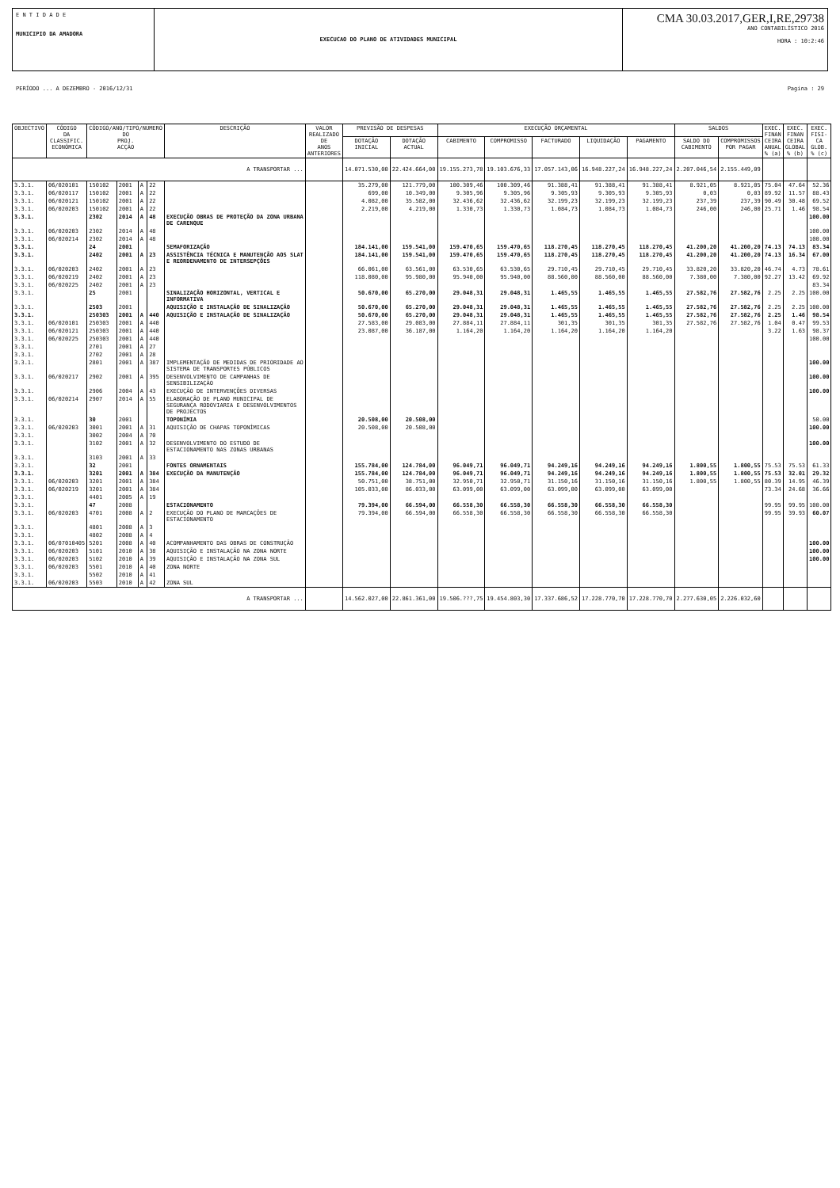E N T I D A D E
MUNICIPIO DA AMADORA
EXECUCAO DO PLANO DE ATIVIDADES MUNICIPAL
CMA 30.03.2017,GER,I,RE,29738
ANO CONTABILÍSTICO 2016
HORA : 10:2:46
PERÍODO ... A DEZEMBRO - 2016/12/31 Pagina : 29
| OBJECTIVO | CÓDIGO DA CLASSIFIC. ECONÓMICA | CÓDIGO/ANO/TIPO/NUMERO DO PROJ. ACÇÃO | | | | DESCRIÇÃO | VALOR REALIZADO DE ANOS ANTERIORES | PREVISÃO DE DESPESAS | | EXECUÇÃO ORÇAMENTAL | | | | | SALDOS | | EXEC. FINAN CEIRA ANUAL % (a) | EXEC. FINAN CEIRA GLOBAL % (b) | EXEC. FISI- CA GLOB. % (c) |
| --- | --- | --- | --- | --- | --- | --- | --- | --- | --- | --- | --- | --- | --- | --- | --- | --- | --- | --- | --- |
| | | | | | | | | DOTAÇÃO INICIAL | DOTAÇÃO ACTUAL | CABIMENTO | COMPROMISSO | FACTURADO | LIQUIDAÇÃO | PAGAMENTO | SALDO DO CABIMENTO | COMPROMISSOS POR PAGAR | | | |
| A TRANSPORTAR ... | | | | | | | | 14.071.530,00 | 22.424.664,00 | 19.155.273,78 | 19.103.676,33 | 17.057.143,06 | 16.948.227,24 | 16.948.227,24 | 2.207.046,54 | 2.155.449,09 | | | |
| 3.3.1. | 06/020101 | 150102 | 2001 | A | 22 | | | 35.279,00 | 121.779,00 | 100.309,46 | 100.309,46 | 91.388,41 | 91.388,41 | 91.388,41 | 8.921,05 | 8.921,05 | 75.04 | 47.64 | 52.36 |
| 3.3.1. | 06/020117 | 150102 | 2001 | A | 22 | | | 699,00 | 10.349,00 | 9.305,96 | 9.305,96 | 9.305,93 | 9.305,93 | 9.305,93 | 0,03 | 0,03 | 89.92 | 11.57 | 88.43 |
| 3.3.1. | 06/020121 | 150102 | 2001 | A | 22 | | | 4.082,00 | 35.582,00 | 32.436,62 | 32.436,62 | 32.199,23 | 32.199,23 | 32.199,23 | 237,39 | 237,39 | 90.49 | 30.48 | 69.52 |
| 3.3.1. | 06/020203 | 150102 | 2001 | A | 22 | | | 2.219,00 | 4.219,00 | 1.330,73 | 1.330,73 | 1.084,73 | 1.084,73 | 1.084,73 | 246,00 | 246,00 | 25.71 | 1.46 | 98.54 |
| 3.3.1. | | 2302 | 2014 | A | 48 | EXECUÇÃO OBRAS DE PROTEÇÃO DA ZONA URBANA DE CARENQUE | | | | | | | | | | | | | 100.00 |
| 3.3.1. | 06/020203 | 2302 | 2014 | A | 48 | | | | | | | | | | | | | | 100.00 |
| 3.3.1. | 06/020214 | 2302 | 2014 | A | 48 | | | | | | | | | | | | | | 100.00 |
| 3.3.1. | | 24 | 2001 | | | SEMAFORIZAÇÃO | | 184.141,00 | 159.541,00 | 159.470,65 | 159.470,65 | 118.270,45 | 118.270,45 | 118.270,45 | 41.200,20 | 41.200,20 | 74.13 | 74.13 | 83.34 |
| 3.3.1. | | 2402 | 2001 | A | 23 | ASSISTÊNCIA TÉCNICA E MANUTENÇÃO AOS SLAT E REORDENAMENTO DE INTERSEPÇÕES | | 184.141,00 | 159.541,00 | 159.470,65 | 159.470,65 | 118.270,45 | 118.270,45 | 118.270,45 | 41.200,20 | 41.200,20 | 74.13 | 16.34 | 67.00 |
| 3.3.1. | 06/020203 | 2402 | 2001 | A | 23 | | | 66.061,00 | 63.561,00 | 63.530,65 | 63.530,65 | 29.710,45 | 29.710,45 | 29.710,45 | 33.820,20 | 33.820,20 | 46.74 | 4.73 | 78.61 |
| 3.3.1. | 06/020219 | 2402 | 2001 | A | 23 | | | 118.080,00 | 95.980,00 | 95.940,00 | 95.940,00 | 88.560,00 | 88.560,00 | 88.560,00 | 7.380,00 | 7.380,00 | 92.27 | 13.42 | 69.92 |
| 3.3.1. | 06/020225 | 2402 | 2001 | A | 23 | | | | | | | | | | | | | | 83.34 |
| 3.3.1. | | 25 | 2001 | | | SINALIZAÇÃO HORIZONTAL, VERTICAL E INFORMATIVA | | 50.670,00 | 65.270,00 | 29.048,31 | 29.048,31 | 1.465,55 | 1.465,55 | 1.465,55 | 27.582,76 | 27.582,76 | 2.25 | 2.25 | 100.00 |
| 3.3.1. | | 2503 | 2001 | | | AQUISIÇÃO E INSTALAÇÃO DE SINALIZAÇÃO | | 50.670,00 | 65.270,00 | 29.048,31 | 29.048,31 | 1.465,55 | 1.465,55 | 1.465,55 | 27.582,76 | 27.582,76 | 2.25 | 2.25 | 100.00 |
| 3.3.1. | | 250303 | 2001 | A | 440 | AQUISIÇÃO E INSTALAÇÃO DE SINALIZAÇÃO | | 50.670,00 | 65.270,00 | 29.048,31 | 29.048,31 | 1.465,55 | 1.465,55 | 1.465,55 | 27.582,76 | 27.582,76 | 2.25 | 1.46 | 98.54 |
| 3.3.1. | 06/020101 | 250303 | 2001 | A | 440 | | | 27.583,00 | 29.083,00 | 27.884,11 | 27.884,11 | 301,35 | 301,35 | 301,35 | 27.582,76 | 27.582,76 | 1.04 | 0.47 | 99.53 |
| 3.3.1. | 06/020121 | 250303 | 2001 | A | 440 | | | 23.087,00 | 36.187,00 | 1.164,20 | 1.164,20 | 1.164,20 | 1.164,20 | 1.164,20 | | | 3.22 | 1.63 | 98.37 |
| 3.3.1. | 06/020225 | 250303 | 2001 | A | 440 | | | | | | | | | | | | | | 100.00 |
| 3.3.1. | | 2701 | 2001 | A | 27 | | | | | | | | | | | | | | |
| 3.3.1. | | 2702 | 2001 | A | 28 | | | | | | | | | | | | | | |
| 3.3.1. | | 2801 | 2001 | A | 387 | IMPLEMENTAÇÃO DE MEDIDAS DE PRIORIDADE AO SISTEMA DE TRANSPORTES PÚBLICOS | | | | | | | | | | | | | 100.00 |
| 3.3.1. | 06/020217 | 2902 | 2001 | A | 395 | DESENVOLVIMENTO DE CAMPANHAS DE SENSIBILIZAÇÃO | | | | | | | | | | | | | 100.00 |
| 3.3.1. | | 2906 | 2004 | A | 43 | EXECUÇÃO DE INTERVENÇÕES DIVERSAS | | | | | | | | | | | | | 100.00 |
| 3.3.1. | 06/020214 | 2907 | 2014 | A | 55 | ELABORAÇÃO DE PLANO MUNICIPAL DE SEGURANÇA RODOVIARIA E DESENVOLVIMENTOS DE PROJECTOS | | | | | | | | | | | | | |
| 3.3.1. | | 30 | 2001 | | | TOPONÍMIA | | 20.508,00 | 20.508,00 | | | | | | | | | | 50.00 |
| 3.3.1. | 06/020203 | 3001 | 2001 | A | 31 | AQUISIÇÃO DE CHAPAS TOPONÍMICAS | | 20.508,00 | 20.508,00 | | | | | | | | | | 100.00 |
| 3.3.1. | | 3002 | 2004 | A | 70 | | | | | | | | | | | | | | |
| 3.3.1. | | 3102 | 2001 | A | 32 | DESENVOLVIMENTO DO ESTUDO DE ESTACIONAMENTO NAS ZONAS URBANAS | | | | | | | | | | | | | 100.00 |
| 3.3.1. | | 3103 | 2001 | A | 33 | | | | | | | | | | | | | | |
| 3.3.1. | | 32 | 2001 | | | FONTES ORNAMENTAIS | | 155.784,00 | 124.784,00 | 96.049,71 | 96.049,71 | 94.249,16 | 94.249,16 | 94.249,16 | 1.800,55 | 1.800,55 | 75.53 | 75.53 | 61.33 |
| 3.3.1. | | 3201 | 2001 | A | 384 | EXECUÇÃO DA MANUTENÇÃO | | 155.784,00 | 124.784,00 | 96.049,71 | 96.049,71 | 94.249,16 | 94.249,16 | 94.249,16 | 1.800,55 | 1.800,55 | 75.53 | 32.01 | 29.32 |
| 3.3.1. | 06/020203 | 3201 | 2001 | A | 384 | | | 50.751,00 | 38.751,00 | 32.950,71 | 32.950,71 | 31.150,16 | 31.150,16 | 31.150,16 | 1.800,55 | 1.800,55 | 80.39 | 14.95 | 46.39 |
| 3.3.1. | 06/020219 | 3201 | 2001 | A | 384 | | | 105.033,00 | 86.033,00 | 63.099,00 | 63.099,00 | 63.099,00 | 63.099,00 | 63.099,00 | | | 73.34 | 24.68 | 36.66 |
| 3.3.1. | | 4401 | 2005 | A | 19 | | | | | | | | | | | | | | |
| 3.3.1. | | 47 | 2008 | | | ESTACIONAMENTO | | 79.394,00 | 66.594,00 | 66.558,30 | 66.558,30 | 66.558,30 | 66.558,30 | 66.558,30 | | | 99.95 | 99.95 | 100.00 |
| 3.3.1. | 06/020203 | 4701 | 2008 | A | 2 | EXECUÇÃO DO PLANO DE MARCAÇÕES DE ESTACIONAMENTO | | 79.394,00 | 66.594,00 | 66.558,30 | 66.558,30 | 66.558,30 | 66.558,30 | 66.558,30 | | | 99.95 | 39.93 | 60.07 |
| 3.3.1. | | 4801 | 2008 | A | 3 | | | | | | | | | | | | | | |
| 3.3.1. | | 4802 | 2008 | A | 4 | | | | | | | | | | | | | | |
| 3.3.1. | 06/07010405 | 5201 | 2008 | A | 40 | ACOMPANHAMENTO DAS OBRAS DE CONSTRUÇÃO | | | | | | | | | | | | | 100.00 |
| 3.3.1. | 06/020203 | 5101 | 2010 | A | 38 | AQUISIÇÃO E INSTALAÇÃO NA ZONA NORTE | | | | | | | | | | | | | 100.00 |
| 3.3.1. | 06/020203 | 5102 | 2010 | A | 39 | AQUISIÇÃO E INSTALAÇÃO NA ZONA SUL | | | | | | | | | | | | | 100.00 |
| 3.3.1. | 06/020203 | 5501 | 2010 | A | 40 | ZONA NORTE | | | | | | | | | | | | | |
| 3.3.1. | | 5502 | 2010 | A | 41 | | | | | | | | | | | | | | |
| 3.3.1. | 06/020203 | 5503 | 2010 | A | 42 | ZONA SUL | | | | | | | | | | | | | |
| A TRANSPORTAR ... | | | | | | | | 14.562.027,00 | 22.861.361,00 | 19.506.???,75 | 19.454.803,30 | 17.337.686,52 | 17.228.770,70 | 17.228.770,70 | 2.277.630,05 | 2.226.032,60 | | | |